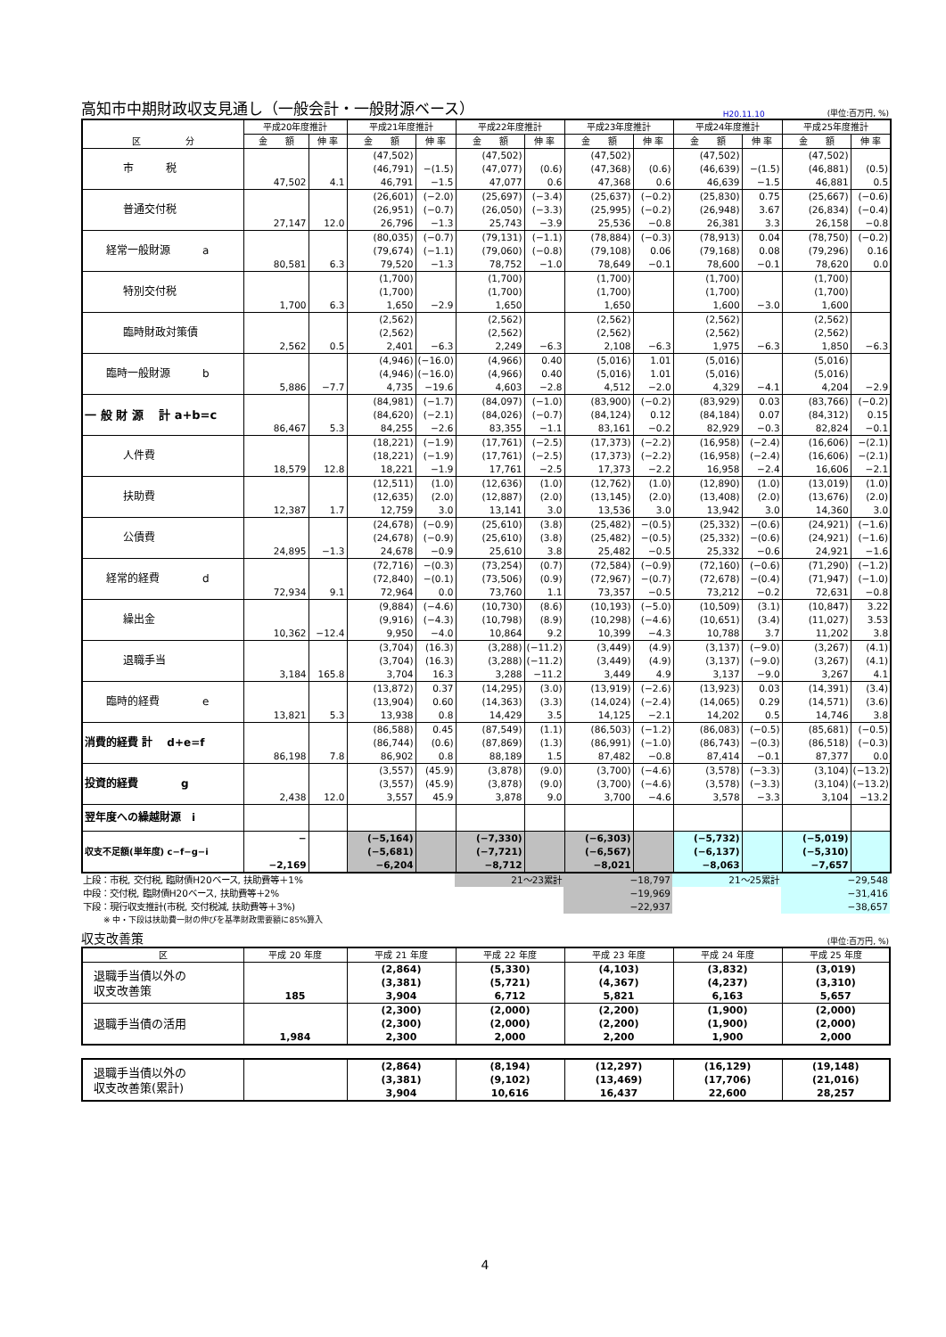高知市中期財政収支見通し（一般会計・一般財源ベース）
H20.11.10 (単位:百万円, %)
| 区 分 | 平成20年度推計 | | 平成21年度推計 | | 平成22年度推計 | | 平成23年度推計 | | 平成24年度推計 | | 平成25年度推計 | |
| --- | --- | --- | --- | --- | --- | --- | --- | --- | --- | --- | --- | --- |
| | 金 額 | 伸 率 | 金 額 | 伸 率 | 金 額 | 伸 率 | 金 額 | 伸 率 | 金 額 | 伸 率 | 金 額 | 伸 率 |
| 市 税 | 47,502 | 4.1 | (47,502) (46,791) 46,791 | −(1.5) −1.5 | (47,502) (47,077) 47,077 | (0.6) 0.6 | (47,502) (47,368) 47,368 | (0.6) 0.6 | (47,502) (46,639) 46,639 | −(1.5) −1.5 | (47,502) (46,881) 46,881 | (0.5) 0.5 |
| 普通交付税 | 27,147 | 12.0 | (26,601) (26,951) 26,796 | (−2.0) (−0.7) −1.3 | (25,697) (26,050) 25,743 | (−3.4) (−3.3) −3.9 | (25,637) (25,995) 25,536 | (−0.2) (−0.2) −0.8 | (25,830) (26,948) 26,381 | 0.75 3.67 3.3 | (25,667) (26,834) 26,158 | (−0.6) (−0.4) −0.8 |
| 経常一般財源 a | 80,581 | 6.3 | (80,035) (79,674) 79,520 | (−0.7) (−1.1) −1.3 | (79,131) (79,060) 78,752 | (−1.1) (−0.8) −1.0 | (78,884) (79,108) 78,649 | (−0.3) 0.06 −0.1 | (78,913) (79,168) 78,600 | 0.04 0.08 −0.1 | (78,750) (79,296) 78,620 | (−0.2) 0.16 0.0 |
| 特別交付税 | 1,700 | 6.3 | (1,700) (1,700) 1,650 | −2.9 | (1,700) (1,700) 1,650 | | (1,700) (1,700) 1,650 | | (1,700) (1,700) 1,600 | −3.0 | (1,700) (1,700) 1,600 | |
| 臨時財政対策債 | 2,562 | 0.5 | (2,562) (2,562) 2,401 | −6.3 | (2,562) (2,562) 2,249 | −6.3 | (2,562) (2,562) 2,108 | −6.3 | (2,562) (2,562) 1,975 | −6.3 | (2,562) (2,562) 1,850 | −6.3 |
| 臨時一般財源 b | 5,886 | −7.7 | (4,946) (4,946) 4,735 | (−16.0) (−16.0) −19.6 | (4,966) (4,966) 4,603 | 0.40 0.40 −2.8 | (5,016) (5,016) 4,512 | 1.01 1.01 −2.0 | (5,016) (5,016) 4,329 | −4.1 | (5,016) (5,016) 4,204 | −2.9 |
| 一 般 財 源 計 a+b=c | 86,467 | 5.3 | (84,981) (84,620) 84,255 | (−1.7) (−2.1) −2.6 | (84,097) (84,026) 83,355 | (−1.0) (−0.7) −1.1 | (83,900) (84,124) 83,161 | (−0.2) 0.12 −0.2 | (83,929) (84,184) 82,929 | 0.03 0.07 −0.3 | (83,766) (84,312) 82,824 | (−0.2) 0.15 −0.1 |
| 人件費 | 18,579 | 12.8 | (18,221) (18,221) 18,221 | (−1.9) (−1.9) −1.9 | (17,761) (17,761) 17,761 | (−2.5) (−2.5) −2.5 | (17,373) (17,373) 17,373 | (−2.2) (−2.2) −2.2 | (16,958) (16,958) 16,958 | (−2.4) (−2.4) −2.4 | (16,606) (16,606) 16,606 | −(2.1) −(2.1) −2.1 |
| 扶助費 | 12,387 | 1.7 | (12,511) (12,635) 12,759 | (1.0) (2.0) 3.0 | (12,636) (12,887) 13,141 | (1.0) (2.0) 3.0 | (12,762) (13,145) 13,536 | (1.0) (2.0) 3.0 | (12,890) (13,408) 13,942 | (1.0) (2.0) 3.0 | (13,019) (13,676) 14,360 | (1.0) (2.0) 3.0 |
| 公債費 | 24,895 | −1.3 | (24,678) (24,678) 24,678 | (−0.9) (−0.9) −0.9 | (25,610) (25,610) 25,610 | (3.8) (3.8) 3.8 | (25,482) (25,482) 25,482 | −(0.5) −(0.5) −0.5 | (25,332) (25,332) 25,332 | −(0.6) −(0.6) −0.6 | (24,921) (24,921) 24,921 | (−1.6) (−1.6) −1.6 |
| 経常的経費 d | 72,934 | 9.1 | (72,716) (72,840) 72,964 | −(0.3) −(0.1) 0.0 | (73,254) (73,506) 73,760 | (0.7) (0.9) 1.1 | (72,584) (72,967) 73,357 | (−0.9) −(0.7) −0.5 | (72,160) (72,678) 73,212 | (−0.6) −(0.4) −0.2 | (71,290) (71,947) 72,631 | (−1.2) (−1.0) −0.8 |
| 繰出金 | 10,362 | −12.4 | (9,884) (9,916) 9,950 | (−4.6) (−4.3) −4.0 | (10,730) (10,798) 10,864 | (8.6) (8.9) 9.2 | (10,193) (10,298) 10,399 | (−5.0) (−4.6) −4.3 | (10,509) (10,651) 10,788 | (3.1) (3.4) 3.7 | (10,847) (11,027) 11,202 | 3.22 3.53 3.8 |
| 退職手当 | 3,184 | 165.8 | (3,704) (3,704) 3,704 | (16.3) (16.3) 16.3 | (3,288) (3,288) 3,288 | (−11.2) (−11.2) −11.2 | (3,449) (3,449) 3,449 | (4.9) (4.9) 4.9 | (3,137) (3,137) 3,137 | (−9.0) (−9.0) −9.0 | (3,267) (3,267) 3,267 | (4.1) (4.1) 4.1 |
| 臨時的経費 e | 13,821 | 5.3 | (13,872) (13,904) 13,938 | 0.37 0.60 0.8 | (14,295) (14,363) 14,429 | (3.0) (3.3) 3.5 | (13,919) (14,024) 14,125 | (−2.6) (−2.4) −2.1 | (13,923) (14,065) 14,202 | 0.03 0.29 0.5 | (14,391) (14,571) 14,746 | (3.4) (3.6) 3.8 |
| 消費的経費 計 d+e=f | 86,198 | 7.8 | (86,588) (86,744) 86,902 | 0.45 (0.6) 0.8 | (87,549) (87,869) 88,189 | (1.1) (1.3) 1.5 | (86,503) (86,991) 87,482 | (−1.2) (−1.0) −0.8 | (86,083) (86,743) 87,414 | (−0.5) −(0.3) −0.1 | (85,681) (86,518) 87,377 | (−0.5) (−0.3) 0.0 |
| 投資的経費 g | 2,438 | 12.0 | (3,557) (3,557) 3,557 | (45.9) (45.9) 45.9 | (3,878) (3,878) 3,878 | (9.0) (9.0) 9.0 | (3,700) (3,700) 3,700 | (−4.6) (−4.6) −4.6 | (3,578) (3,578) 3,578 | (−3.3) (−3.3) −3.3 | (3,104) (3,104) 3,104 | (−13.2) (−13.2) −13.2 |
| 翌年度への繰越財源 i | | | | | | | | | | | | |
| 収支不足額(単年度) c−f−g−i | − −2,169 | | (−5,164) (−5,681) −6,204 | | (−7,330) (−7,721) −8,712 | | (−6,303) (−6,567) −8,021 | | (−5,732) (−6,137) −8,063 | | (−5,019) (−5,310) −7,657 | |
| 上段：市税, 交付税, 臨財債H20ベース, 扶助費等＋1% | | 21～23累計 | −18,797 | 21～25累計 | −29,548 |
| 中段：交付税, 臨財債H20ベース, 扶助費等＋2% | | | −19,969 | | −31,416 |
| 下段：現行収支推計(市税, 交付税減, 扶助費等＋3%) | | | −22,937 | | −38,657 |
| ※ 中・下段は扶助費一財の伸びを基準財政需要額に85%算入 | | | | | |
収支改善策
(単位:百万円, %)
| 区 | 平成 20 年度 | 平成 21 年度 | 平成 22 年度 | 平成 23 年度 | 平成 24 年度 | 平成 25 年度 |
| --- | --- | --- | --- | --- | --- | --- |
| 退職手当債以外の 収支改善策 | 185 | (2,864) (3,381) 3,904 | (5,330) (5,721) 6,712 | (4,103) (4,367) 5,821 | (3,832) (4,237) 6,163 | (3,019) (3,310) 5,657 |
| 退職手当債の活用 | 1,984 | (2,300) (2,300) 2,300 | (2,000) (2,000) 2,000 | (2,200) (2,200) 2,200 | (1,900) (1,900) 1,900 | (2,000) (2,000) 2,000 |
| 退職手当債以外の 収支改善策(累計) | | (2,864) (3,381) 3,904 | (8,194) (9,102) 10,616 | (12,297) (13,469) 16,437 | (16,129) (17,706) 22,600 | (19,148) (21,016) 28,257 |
4